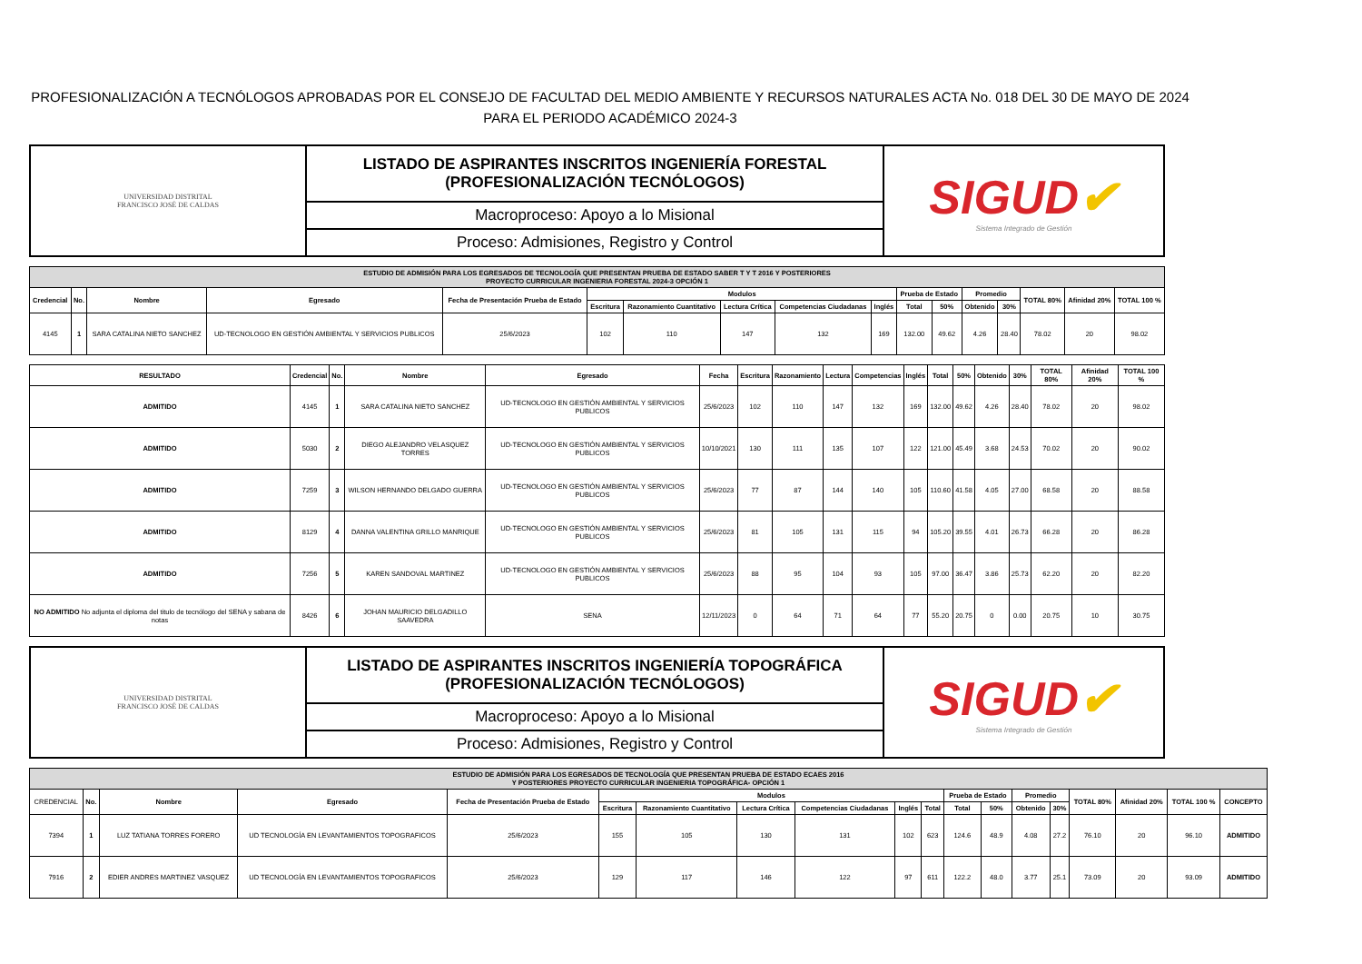PROFESIONALIZACIÓN A TECNÓLOGOS APROBADAS POR EL CONSEJO DE FACULTAD DEL MEDIO AMBIENTE Y RECURSOS NATURALES ACTA No. 018 DEL 30 DE MAYO DE 2024 PARA EL PERIODO ACADÉMICO 2024-3
| UNIVERSIDAD DISTRITAL FRANCISCO JOSÉ DE CALDAS | LISTADO DE ASPIRANTES INSCRITOS INGENIERÍA FORESTAL (PROFESIONALIZACIÓN TECNÓLOGOS) | SIGUD ✔ Sistema Integrado de Gestión |
| | Macroproceso: Apoyo a lo Misional | |
| | Proceso: Admisiones, Registro y Control | |
| ESTUDIO DE ADMISIÓN PARA LOS EGRESADOS DE TECNOLOGÍA QUE PRESENTAN PRUEBA DE ESTADO SABER T Y T 2016 Y POSTERIORES PROYECTO CURRICULAR INGENIERIA FORESTAL 2024-3 OPCIÓN 1 | | | | | | | | | | | | | | | | |
| --- | --- | --- | --- | --- | --- | --- | --- | --- | --- | --- | --- | --- | --- | --- | --- | --- |
| Credencial | No. | Nombre | Egresado | Fecha de Presentación Prueba de Estado | Modulos | | | | | Prueba de Estado | | Promedio | | TOTAL 80% | Afinidad 20% | TOTAL 100 % |
| | | | | | Escritura | Razonamiento Cuantitativo | Lectura Crítica | Competencias Ciudadanas | Inglés | Total | 50% | Obtenido | 30% | | | |
| 4145 | 1 | SARA CATALINA NIETO SANCHEZ | UD-TECNOLOGO EN GESTIÓN AMBIENTAL Y SERVICIOS PUBLICOS | 25/6/2023 | 102 | 110 | 147 | 132 | 169 | 132.00 | 49.62 | 4.26 | 28.40 | 78.02 | 20 | 98.02 |
| RESULTADO | Credencial | No. | Nombre | Egresado | Fecha | Escritura | Razonamiento | Lectura | Competencias | Inglés | Total | 50% | Obtenido | 30% | TOTAL 80% | Afinidad 20% | TOTAL 100 % |
| --- | --- | --- | --- | --- | --- | --- | --- | --- | --- | --- | --- | --- | --- | --- | --- | --- | --- |
| ADMITIDO | 4145 | 1 | SARA CATALINA NIETO SANCHEZ | UD-TECNOLOGO EN GESTIÓN AMBIENTAL Y SERVICIOS PUBLICOS | 25/6/2023 | 102 | 110 | 147 | 132 | 169 | 132.00 | 49.62 | 4.26 | 28.40 | 78.02 | 20 | 98.02 |
| ADMITIDO | 5030 | 2 | DIEGO ALEJANDRO VELASQUEZ TORRES | UD-TECNOLOGO EN GESTIÓN AMBIENTAL Y SERVICIOS PUBLICOS | 10/10/2021 | 130 | 111 | 135 | 107 | 122 | 121.00 | 45.49 | 3.68 | 24.53 | 70.02 | 20 | 90.02 |
| ADMITIDO | 7259 | 3 | WILSON HERNANDO DELGADO GUERRA | UD-TECNOLOGO EN GESTIÓN AMBIENTAL Y SERVICIOS PUBLICOS | 25/6/2023 | 77 | 87 | 144 | 140 | 105 | 110.60 | 41.58 | 4.05 | 27.00 | 68.58 | 20 | 88.58 |
| ADMITIDO | 8129 | 4 | DANNA VALENTINA GRILLO MANRIQUE | UD-TECNOLOGO EN GESTIÓN AMBIENTAL Y SERVICIOS PUBLICOS | 25/6/2023 | 81 | 105 | 131 | 115 | 94 | 105.20 | 39.55 | 4.01 | 26.73 | 66.28 | 20 | 86.28 |
| ADMITIDO | 7256 | 5 | KAREN SANDOVAL MARTINEZ | UD-TECNOLOGO EN GESTIÓN AMBIENTAL Y SERVICIOS PUBLICOS | 25/6/2023 | 88 | 95 | 104 | 93 | 105 | 97.00 | 36.47 | 3.86 | 25.73 | 62.20 | 20 | 82.20 |
| NO ADMITIDO No adjunta el diploma del titulo de tecnólogo del SENA y sabana de notas | 8426 | 6 | JOHAN MAURICIO DELGADILLO SAAVEDRA | SENA | 12/11/2023 | 0 | 64 | 71 | 64 | 77 | 55.20 | 20.75 | 0 | 0.00 | 20.75 | 10 | 30.75 |
| UNIVERSIDAD DISTRITAL FRANCISCO JOSÉ DE CALDAS | LISTADO DE ASPIRANTES INSCRITOS INGENIERÍA TOPOGRÁFICA (PROFESIONALIZACIÓN TECNÓLOGOS) | SIGUD ✔ Sistema Integrado de Gestión |
| | Macroproceso: Apoyo a lo Misional | |
| | Proceso: Admisiones, Registro y Control | |
| ESTUDIO DE ADMISIÓN PARA LOS EGRESADOS DE TECNOLOGÍA QUE PRESENTAN PRUEBA DE ESTADO ECAES 2016 Y POSTERIORES PROYECTO CURRICULAR INGENIERIA TOPOGRÁFICA- OPCIÓN 1 | | | | | | | | | | | | | | | | | | |
| --- | --- | --- | --- | --- | --- | --- | --- | --- | --- | --- | --- | --- | --- | --- | --- | --- | --- | --- |
| CREDENCIAL | No. | Nombre | Egresado | Fecha de Presentación Prueba de Estado | Modulos | | | | | | Prueba de Estado | | Promedio | | TOTAL 80% | Afinidad 20% | TOTAL 100 % | CONCEPTO |
| | | | | | Escritura | Razonamiento Cuantitativo | Lectura Crítica | Competencias Ciudadanas | Inglés | Total | Total | 50% | Obtenido | 30% | | | | |
| 7394 | 1 | LUZ TATIANA TORRES FORERO | UD TECNOLOGÍA EN LEVANTAMIENTOS TOPOGRAFICOS | 25/6/2023 | 155 | 105 | 130 | 131 | 102 | 623 | 124.6 | 48.9 | 4.08 | 27.2 | 76.10 | 20 | 96.10 | ADMITIDO |
| 7916 | 2 | EDIER ANDRES MARTINEZ VASQUEZ | UD TECNOLOGÍA EN LEVANTAMIENTOS TOPOGRAFICOS | 25/6/2023 | 129 | 117 | 146 | 122 | 97 | 611 | 122.2 | 48.0 | 3.77 | 25.1 | 73.09 | 20 | 93.09 | ADMITIDO |